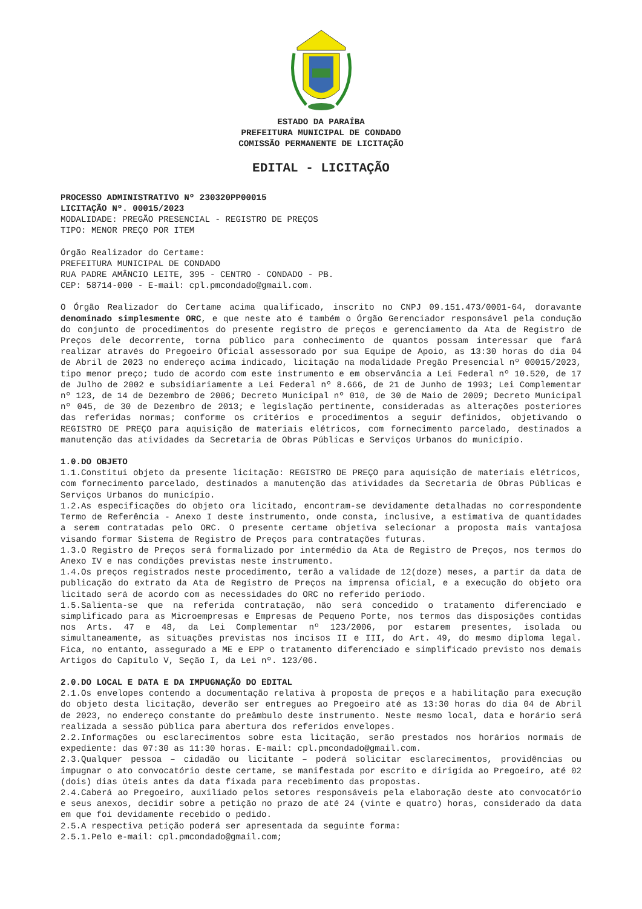ESTADO DA PARAÍBA
PREFEITURA MUNICIPAL DE CONDADO
COMISSÃO PERMANENTE DE LICITAÇÃO
EDITAL - LICITAÇÃO
PROCESSO ADMINISTRATIVO Nº 230320PP00015
LICITAÇÃO Nº. 00015/2023
MODALIDADE: PREGÃO PRESENCIAL - REGISTRO DE PREÇOS
TIPO: MENOR PREÇO POR ITEM
Órgão Realizador do Certame:
PREFEITURA MUNICIPAL DE CONDADO
RUA PADRE AMÂNCIO LEITE, 395 - CENTRO - CONDADO - PB.
CEP: 58714-000 - E-mail: cpl.pmcondado@gmail.com.
O Órgão Realizador do Certame acima qualificado, inscrito no CNPJ 09.151.473/0001-64, doravante denominado simplesmente ORC, e que neste ato é também o Órgão Gerenciador responsável pela condução do conjunto de procedimentos do presente registro de preços e gerenciamento da Ata de Registro de Preços dele decorrente, torna público para conhecimento de quantos possam interessar que fará realizar através do Pregoeiro Oficial assessorado por sua Equipe de Apoio, as 13:30 horas do dia 04 de Abril de 2023 no endereço acima indicado, licitação na modalidade Pregão Presencial nº 00015/2023, tipo menor preço; tudo de acordo com este instrumento e em observância a Lei Federal nº 10.520, de 17 de Julho de 2002 e subsidiariamente a Lei Federal nº 8.666, de 21 de Junho de 1993; Lei Complementar nº 123, de 14 de Dezembro de 2006; Decreto Municipal nº 010, de 30 de Maio de 2009; Decreto Municipal nº 045, de 30 de Dezembro de 2013; e legislação pertinente, consideradas as alterações posteriores das referidas normas; conforme os critérios e procedimentos a seguir definidos, objetivando o REGISTRO DE PREÇO para aquisição de materiais elétricos, com fornecimento parcelado, destinados a manutenção das atividades da Secretaria de Obras Públicas e Serviços Urbanos do município.
1.0.DO OBJETO
1.1.Constitui objeto da presente licitação: REGISTRO DE PREÇO para aquisição de materiais elétricos, com fornecimento parcelado, destinados a manutenção das atividades da Secretaria de Obras Públicas e Serviços Urbanos do município.
1.2.As especificações do objeto ora licitado, encontram-se devidamente detalhadas no correspondente Termo de Referência - Anexo I deste instrumento, onde consta, inclusive, a estimativa de quantidades a serem contratadas pelo ORC. O presente certame objetiva selecionar a proposta mais vantajosa visando formar Sistema de Registro de Preços para contratações futuras.
1.3.O Registro de Preços será formalizado por intermédio da Ata de Registro de Preços, nos termos do Anexo IV e nas condições previstas neste instrumento.
1.4.Os preços registrados neste procedimento, terão a validade de 12(doze) meses, a partir da data de publicação do extrato da Ata de Registro de Preços na imprensa oficial, e a execução do objeto ora licitado será de acordo com as necessidades do ORC no referido período.
1.5.Salienta-se que na referida contratação, não será concedido o tratamento diferenciado e simplificado para as Microempresas e Empresas de Pequeno Porte, nos termos das disposições contidas nos Arts. 47 e 48, da Lei Complementar nº 123/2006, por estarem presentes, isolada ou simultaneamente, as situações previstas nos incisos II e III, do Art. 49, do mesmo diploma legal. Fica, no entanto, assegurado a ME e EPP o tratamento diferenciado e simplificado previsto nos demais Artigos do Capítulo V, Seção I, da Lei nº. 123/06.
2.0.DO LOCAL E DATA E DA IMPUGNAÇÃO DO EDITAL
2.1.Os envelopes contendo a documentação relativa à proposta de preços e a habilitação para execução do objeto desta licitação, deverão ser entregues ao Pregoeiro até as 13:30 horas do dia 04 de Abril de 2023, no endereço constante do preâmbulo deste instrumento. Neste mesmo local, data e horário será realizada a sessão pública para abertura dos referidos envelopes.
2.2.Informações ou esclarecimentos sobre esta licitação, serão prestados nos horários normais de expediente: das 07:30 as 11:30 horas. E-mail: cpl.pmcondado@gmail.com.
2.3.Qualquer pessoa – cidadão ou licitante – poderá solicitar esclarecimentos, providências ou impugnar o ato convocatório deste certame, se manifestada por escrito e dirigida ao Pregoeiro, até 02 (dois) dias úteis antes da data fixada para recebimento das propostas.
2.4.Caberá ao Pregoeiro, auxiliado pelos setores responsáveis pela elaboração deste ato convocatório e seus anexos, decidir sobre a petição no prazo de até 24 (vinte e quatro) horas, considerado da data em que foi devidamente recebido o pedido.
2.5.A respectiva petição poderá ser apresentada da seguinte forma:
2.5.1.Pelo e-mail: cpl.pmcondado@gmail.com;